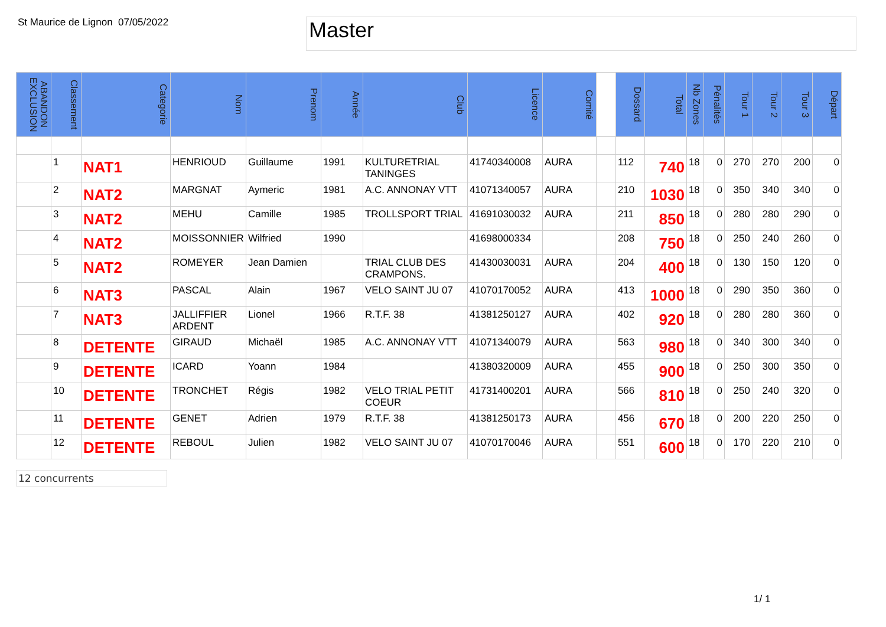St Maurice de Lignon
07/05/2022
Master
| ABANDON EXCLUSION | Classement | Categorie | Nom | Prenom | Année | Club | Licence | Comité | | Dossard | Total | Nb Zones | Pénalités | Tour 1 | Tour 2 | Tour 3 | Départ |
| --- | --- | --- | --- | --- | --- | --- | --- | --- | --- | --- | --- | --- | --- | --- | --- | --- | --- |
| | 1 | NAT1 | HENRIOUD | Guillaume | 1991 | KULTURETRIAL TANINGES | 41740340008 | AURA | | 112 | 740 | 18 | 0 | 270 | 270 | 200 | 0 |
| | 2 | NAT2 | MARGNAT | Aymeric | 1981 | A.C. ANNONAY VTT | 41071340057 | AURA | | 210 | 1030 | 18 | 0 | 350 | 340 | 340 | 0 |
| | 3 | NAT2 | MEHU | Camille | 1985 | TROLLSPORT TRIAL | 41691030032 | AURA | | 211 | 850 | 18 | 0 | 280 | 280 | 290 | 0 |
| | 4 | NAT2 | MOISSONNIER | Wilfried | 1990 | | 41698000334 | | | 208 | 750 | 18 | 0 | 250 | 240 | 260 | 0 |
| | 5 | NAT2 | ROMEYER | Jean Damien | | TRIAL CLUB DES CRAMPONS. | 41430030031 | AURA | | 204 | 400 | 18 | 0 | 130 | 150 | 120 | 0 |
| | 6 | NAT3 | PASCAL | Alain | 1967 | VELO SAINT JU 07 | 41070170052 | AURA | | 413 | 1000 | 18 | 0 | 290 | 350 | 360 | 0 |
| | 7 | NAT3 | JALLIFFIER ARDENT | Lionel | 1966 | R.T.F. 38 | 41381250127 | AURA | | 402 | 920 | 18 | 0 | 280 | 280 | 360 | 0 |
| | 8 | DETENTE | GIRAUD | Michaël | 1985 | A.C. ANNONAY VTT | 41071340079 | AURA | | 563 | 980 | 18 | 0 | 340 | 300 | 340 | 0 |
| | 9 | DETENTE | ICARD | Yoann | 1984 | | 41380320009 | AURA | | 455 | 900 | 18 | 0 | 250 | 300 | 350 | 0 |
| | 10 | DETENTE | TRONCHET | Régis | 1982 | VELO TRIAL PETIT COEUR | 41731400201 | AURA | | 566 | 810 | 18 | 0 | 250 | 240 | 320 | 0 |
| | 11 | DETENTE | GENET | Adrien | 1979 | R.T.F. 38 | 41381250173 | AURA | | 456 | 670 | 18 | 0 | 200 | 220 | 250 | 0 |
| | 12 | DETENTE | REBOUL | Julien | 1982 | VELO SAINT JU 07 | 41070170046 | AURA | | 551 | 600 | 18 | 0 | 170 | 220 | 210 | 0 |
12 concurrents
1/ 1